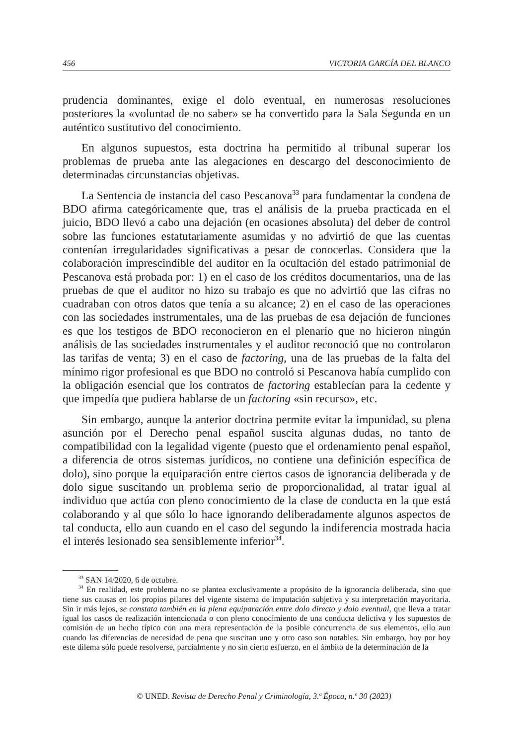456 VICTORIA GARCÍA DEL BLANCO
prudencia dominantes, exige el dolo eventual, en numerosas resoluciones posteriores la «voluntad de no saber» se ha convertido para la Sala Segunda en un auténtico sustitutivo del conocimiento.
En algunos supuestos, esta doctrina ha permitido al tribunal superar los problemas de prueba ante las alegaciones en descargo del desconocimiento de determinadas circunstancias objetivas.
La Sentencia de instancia del caso Pescanova<sup>33</sup> para fundamentar la condena de BDO afirma categóricamente que, tras el análisis de la prueba practicada en el juicio, BDO llevó a cabo una dejación (en ocasiones absoluta) del deber de control sobre las funciones estatutariamente asumidas y no advirtió de que las cuentas contenían irregularidades significativas a pesar de conocerlas. Considera que la colaboración imprescindible del auditor en la ocultación del estado patrimonial de Pescanova está probada por: 1) en el caso de los créditos documentarios, una de las pruebas de que el auditor no hizo su trabajo es que no advirtió que las cifras no cuadraban con otros datos que tenía a su alcance; 2) en el caso de las operaciones con las sociedades instrumentales, una de las pruebas de esa dejación de funciones es que los testigos de BDO reconocieron en el plenario que no hicieron ningún análisis de las sociedades instrumentales y el auditor reconoció que no controlaron las tarifas de venta; 3) en el caso de factoring, una de las pruebas de la falta del mínimo rigor profesional es que BDO no controló si Pescanova había cumplido con la obligación esencial que los contratos de factoring establecían para la cedente y que impedía que pudiera hablarse de un factoring «sin recurso», etc.
Sin embargo, aunque la anterior doctrina permite evitar la impunidad, su plena asunción por el Derecho penal español suscita algunas dudas, no tanto de compatibilidad con la legalidad vigente (puesto que el ordenamiento penal español, a diferencia de otros sistemas jurídicos, no contiene una definición específica de dolo), sino porque la equiparación entre ciertos casos de ignorancia deliberada y de dolo sigue suscitando un problema serio de proporcionalidad, al tratar igual al individuo que actúa con pleno conocimiento de la clase de conducta en la que está colaborando y al que sólo lo hace ignorando deliberadamente algunos aspectos de tal conducta, ello aun cuando en el caso del segundo la indiferencia mostrada hacia el interés lesionado sea sensiblemente inferior<sup>34</sup>.
<sup>33</sup> SAN 14/2020, 6 de octubre.
<sup>34</sup> En realidad, este problema no se plantea exclusivamente a propósito de la ignorancia deliberada, sino que tiene sus causas en los propios pilares del vigente sistema de imputación subjetiva y su interpretación mayoritaria. Sin ir más lejos, se constata también en la plena equiparación entre dolo directo y dolo eventual, que lleva a tratar igual los casos de realización intencionada o con pleno conocimiento de una conducta delictiva y los supuestos de comisión de un hecho típico con una mera representación de la posible concurrencia de sus elementos, ello aun cuando las diferencias de necesidad de pena que suscitan uno y otro caso son notables. Sin embargo, hoy por hoy este dilema sólo puede resolverse, parcialmente y no sin cierto esfuerzo, en el ámbito de la determinación de la
© UNED. Revista de Derecho Penal y Criminología, 3.ª Época, n.º 30 (2023)